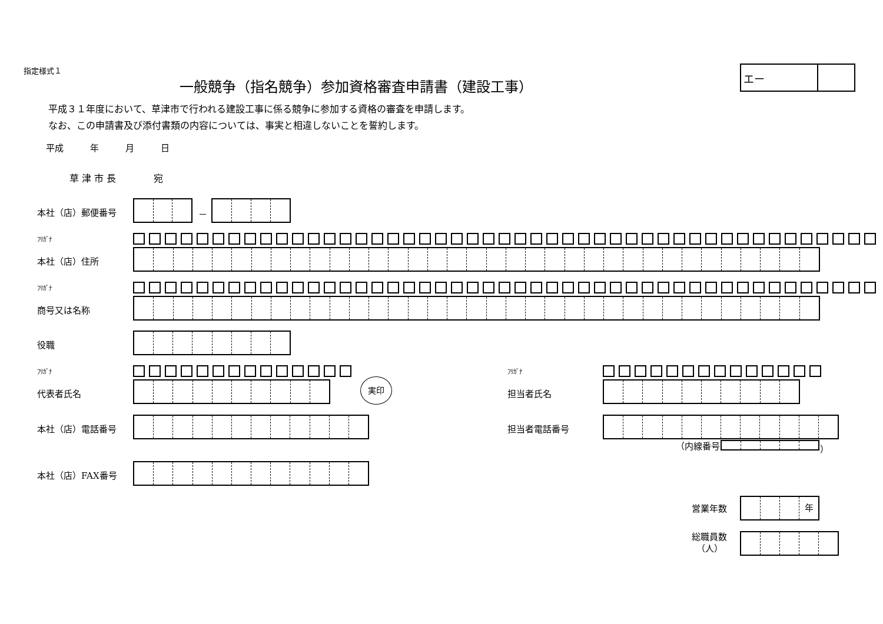指定様式１
一般競争（指名競争）参加資格審査申請書（建設工事）
エー
平成３１年度において、草津市で行われる建設工事に係る競争に参加する資格の審査を申請します。
なお、この申請書及び添付書類の内容については、事実と相違しないことを誓約します。
平成　　　年　　　月　　　日
草 津 市 長　　　　宛
本社（店）郵便番号 －
ﾌﾘｶﾞﾅ
本社（店）住所
ﾌﾘｶﾞﾅ
商号又は名称
役職
ﾌﾘｶﾞﾅ ﾌﾘｶﾞﾅ
代表者氏名
実印
担当者氏名
本社（店）電話番号 担当者電話番号
（内線番号 ）
本社（店）FAX番号
営業年数
年
総職員数
（人）